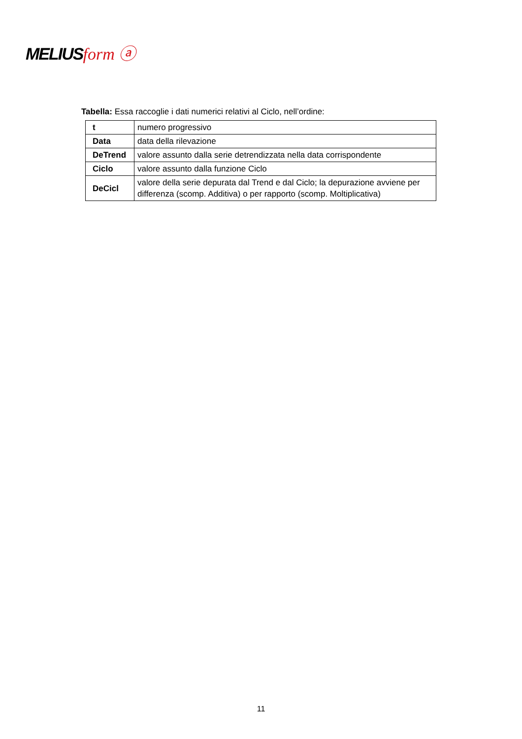MELIUSform ⓐ
Tabella: Essa raccoglie i dati numerici relativi al Ciclo, nell’ordine:
| t | numero progressivo |
| Data | data della rilevazione |
| DeTrend | valore assunto dalla serie detrendizzata nella data corrispondente |
| Ciclo | valore assunto dalla funzione Ciclo |
| DeCicl | valore della serie depurata dal Trend e dal Ciclo; la depurazione avviene per differenza (scomp. Additiva) o per rapporto (scomp. Moltiplicativa) |
11